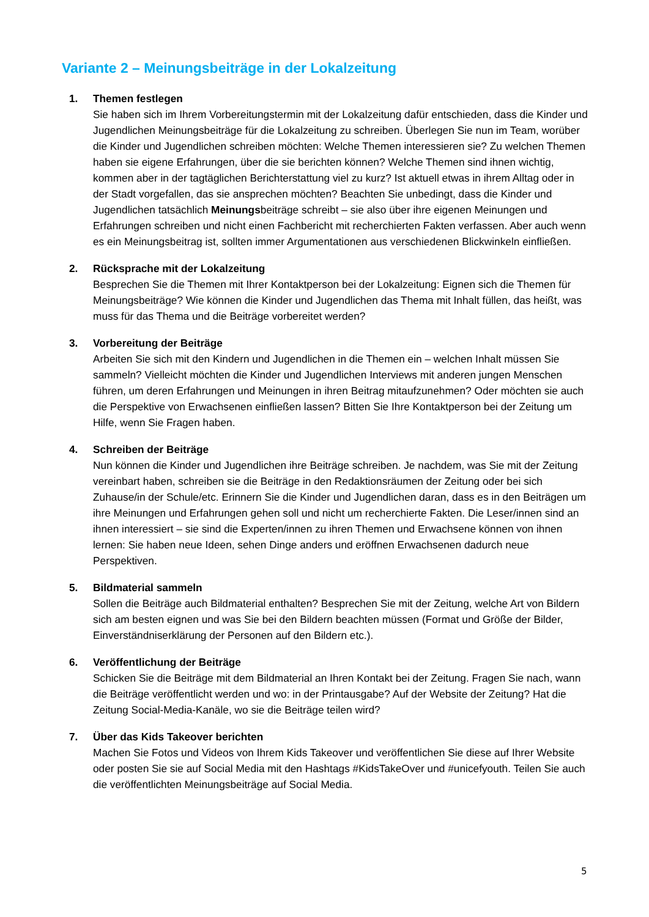Variante 2 – Meinungsbeiträge in der Lokalzeitung
1. Themen festlegen
Sie haben sich im Ihrem Vorbereitungstermin mit der Lokalzeitung dafür entschieden, dass die Kinder und Jugendlichen Meinungsbeiträge für die Lokalzeitung zu schreiben. Überlegen Sie nun im Team, worüber die Kinder und Jugendlichen schreiben möchten: Welche Themen interessieren sie? Zu welchen Themen haben sie eigene Erfahrungen, über die sie berichten können? Welche Themen sind ihnen wichtig, kommen aber in der tagtäglichen Berichterstattung viel zu kurz? Ist aktuell etwas in ihrem Alltag oder in der Stadt vorgefallen, das sie ansprechen möchten? Beachten Sie unbedingt, dass die Kinder und Jugendlichen tatsächlich Meinungsbeiträge schreibt – sie also über ihre eigenen Meinungen und Erfahrungen schreiben und nicht einen Fachbericht mit recherchierten Fakten verfassen. Aber auch wenn es ein Meinungsbeitrag ist, sollten immer Argumentationen aus verschiedenen Blickwinkeln einfließen.
2. Rücksprache mit der Lokalzeitung
Besprechen Sie die Themen mit Ihrer Kontaktperson bei der Lokalzeitung: Eignen sich die Themen für Meinungsbeiträge? Wie können die Kinder und Jugendlichen das Thema mit Inhalt füllen, das heißt, was muss für das Thema und die Beiträge vorbereitet werden?
3. Vorbereitung der Beiträge
Arbeiten Sie sich mit den Kindern und Jugendlichen in die Themen ein – welchen Inhalt müssen Sie sammeln? Vielleicht möchten die Kinder und Jugendlichen Interviews mit anderen jungen Menschen führen, um deren Erfahrungen und Meinungen in ihren Beitrag mitaufzunehmen? Oder möchten sie auch die Perspektive von Erwachsenen einfließen lassen? Bitten Sie Ihre Kontaktperson bei der Zeitung um Hilfe, wenn Sie Fragen haben.
4. Schreiben der Beiträge
Nun können die Kinder und Jugendlichen ihre Beiträge schreiben. Je nachdem, was Sie mit der Zeitung vereinbart haben, schreiben sie die Beiträge in den Redaktionsräumen der Zeitung oder bei sich Zuhause/in der Schule/etc. Erinnern Sie die Kinder und Jugendlichen daran, dass es in den Beiträgen um ihre Meinungen und Erfahrungen gehen soll und nicht um recherchierte Fakten. Die Leser/innen sind an ihnen interessiert – sie sind die Experten/innen zu ihren Themen und Erwachsene können von ihnen lernen: Sie haben neue Ideen, sehen Dinge anders und eröffnen Erwachsenen dadurch neue Perspektiven.
5. Bildmaterial sammeln
Sollen die Beiträge auch Bildmaterial enthalten? Besprechen Sie mit der Zeitung, welche Art von Bildern sich am besten eignen und was Sie bei den Bildern beachten müssen (Format und Größe der Bilder, Einverständniserklärung der Personen auf den Bildern etc.).
6. Veröffentlichung der Beiträge
Schicken Sie die Beiträge mit dem Bildmaterial an Ihren Kontakt bei der Zeitung. Fragen Sie nach, wann die Beiträge veröffentlicht werden und wo: in der Printausgabe? Auf der Website der Zeitung? Hat die Zeitung Social-Media-Kanäle, wo sie die Beiträge teilen wird?
7. Über das Kids Takeover berichten
Machen Sie Fotos und Videos von Ihrem Kids Takeover und veröffentlichen Sie diese auf Ihrer Website oder posten Sie sie auf Social Media mit den Hashtags #KidsTakeOver und #unicefyouth. Teilen Sie auch die veröffentlichten Meinungsbeiträge auf Social Media.
5